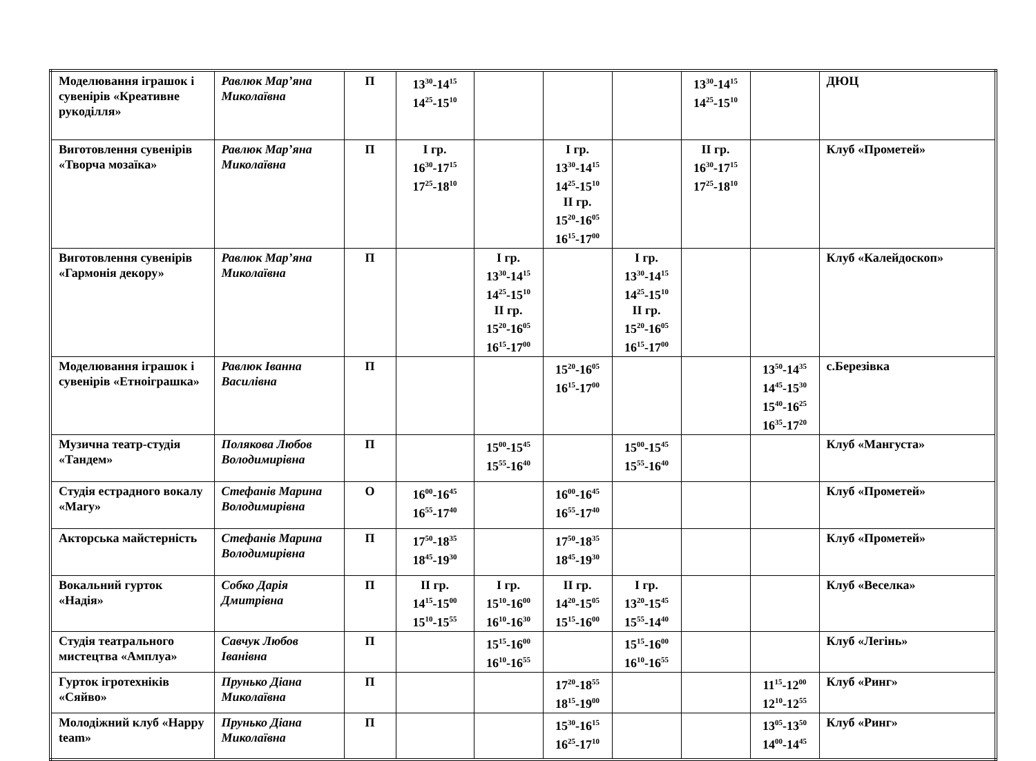| Моделювання іграшок і сувенірів «Креативне рукоділля» | Равлюк Мар’яна Миколаївна | П | 13<sup>30</sup>-14<sup>15</sup> 14<sup>25</sup>-15<sup>10</sup> | | | | 13<sup>30</sup>-14<sup>15</sup> 14<sup>25</sup>-15<sup>10</sup> | | ДЮЦ |
| Виготовлення сувенірів «Творча мозаїка» | Равлюк Мар’яна Миколаївна | П | І гр. 16<sup>30</sup>-17<sup>15</sup> 17<sup>25</sup>-18<sup>10</sup> | | І гр. 13<sup>30</sup>-14<sup>15</sup> 14<sup>25</sup>-15<sup>10</sup> ІІ гр. 15<sup>20</sup>-16<sup>05</sup> 16<sup>15</sup>-17<sup>00</sup> | | ІІ гр. 16<sup>30</sup>-17<sup>15</sup> 17<sup>25</sup>-18<sup>10</sup> | | Клуб «Прометей» |
| Виготовлення сувенірів «Гармонія декору» | Равлюк Мар’яна Миколаївна | П | | І гр. 13<sup>30</sup>-14<sup>15</sup> 14<sup>25</sup>-15<sup>10</sup> ІІ гр. 15<sup>20</sup>-16<sup>05</sup> 16<sup>15</sup>-17<sup>00</sup> | | І гр. 13<sup>30</sup>-14<sup>15</sup> 14<sup>25</sup>-15<sup>10</sup> ІІ гр. 15<sup>20</sup>-16<sup>05</sup> 16<sup>15</sup>-17<sup>00</sup> | | | Клуб «Калейдоскоп» |
| Моделювання іграшок і сувенірів «Етноіграшка» | Равлюк Іванна Василівна | П | | | 15<sup>20</sup>-16<sup>05</sup> 16<sup>15</sup>-17<sup>00</sup> | | | 13<sup>50</sup>-14<sup>35</sup> 14<sup>45</sup>-15<sup>30</sup> 15<sup>40</sup>-16<sup>25</sup> 16<sup>35</sup>-17<sup>20</sup> | с.Березівка |
| Музична театр-студія «Тандем» | Полякова Любов Володимирівна | П | | 15<sup>00</sup>-15<sup>45</sup> 15<sup>55</sup>-16<sup>40</sup> | | 15<sup>00</sup>-15<sup>45</sup> 15<sup>55</sup>-16<sup>40</sup> | | | Клуб «Мангуста» |
| Студія естрадного вокалу «Mary» | Стефанів Марина Володимирівна | О | 16<sup>00</sup>-16<sup>45</sup> 16<sup>55</sup>-17<sup>40</sup> | | 16<sup>00</sup>-16<sup>45</sup> 16<sup>55</sup>-17<sup>40</sup> | | | | Клуб «Прометей» |
| Акторська майстерність | Стефанів Марина Володимирівна | П | 17<sup>50</sup>-18<sup>35</sup> 18<sup>45</sup>-19<sup>30</sup> | | 17<sup>50</sup>-18<sup>35</sup> 18<sup>45</sup>-19<sup>30</sup> | | | | Клуб «Прометей» |
| Вокальний гурток «Надія» | Собко Дарія Дмитрівна | П | ІІ гр. 14<sup>15</sup>-15<sup>00</sup> 15<sup>10</sup>-15<sup>55</sup> | І гр. 15<sup>10</sup>-16<sup>00</sup> 16<sup>10</sup>-16<sup>30</sup> | ІІ гр. 14<sup>20</sup>-15<sup>05</sup> 15<sup>15</sup>-16<sup>00</sup> | І гр. 13<sup>20</sup>-15<sup>45</sup> 15<sup>55</sup>-14<sup>40</sup> | | | Клуб «Веселка» |
| Студія театрального мистецтва «Амплуа» | Савчук Любов Іванівна | П | | 15<sup>15</sup>-16<sup>00</sup> 16<sup>10</sup>-16<sup>55</sup> | | 15<sup>15</sup>-16<sup>00</sup> 16<sup>10</sup>-16<sup>55</sup> | | | Клуб «Легінь» |
| Гурток ігротехніків «Сяйво» | Прунько Діана Миколаївна | П | | | 17<sup>20</sup>-18<sup>55</sup> 18<sup>15</sup>-19<sup>00</sup> | | | 11<sup>15</sup>-12<sup>00</sup> 12<sup>10</sup>-12<sup>55</sup> | Клуб «Ринг» |
| Молодіжний клуб «Happy team» | Прунько Діана Миколаївна | П | | | 15<sup>30</sup>-16<sup>15</sup> 16<sup>25</sup>-17<sup>10</sup> | | | 13<sup>05</sup>-13<sup>50</sup> 14<sup>00</sup>-14<sup>45</sup> | Клуб «Ринг» |